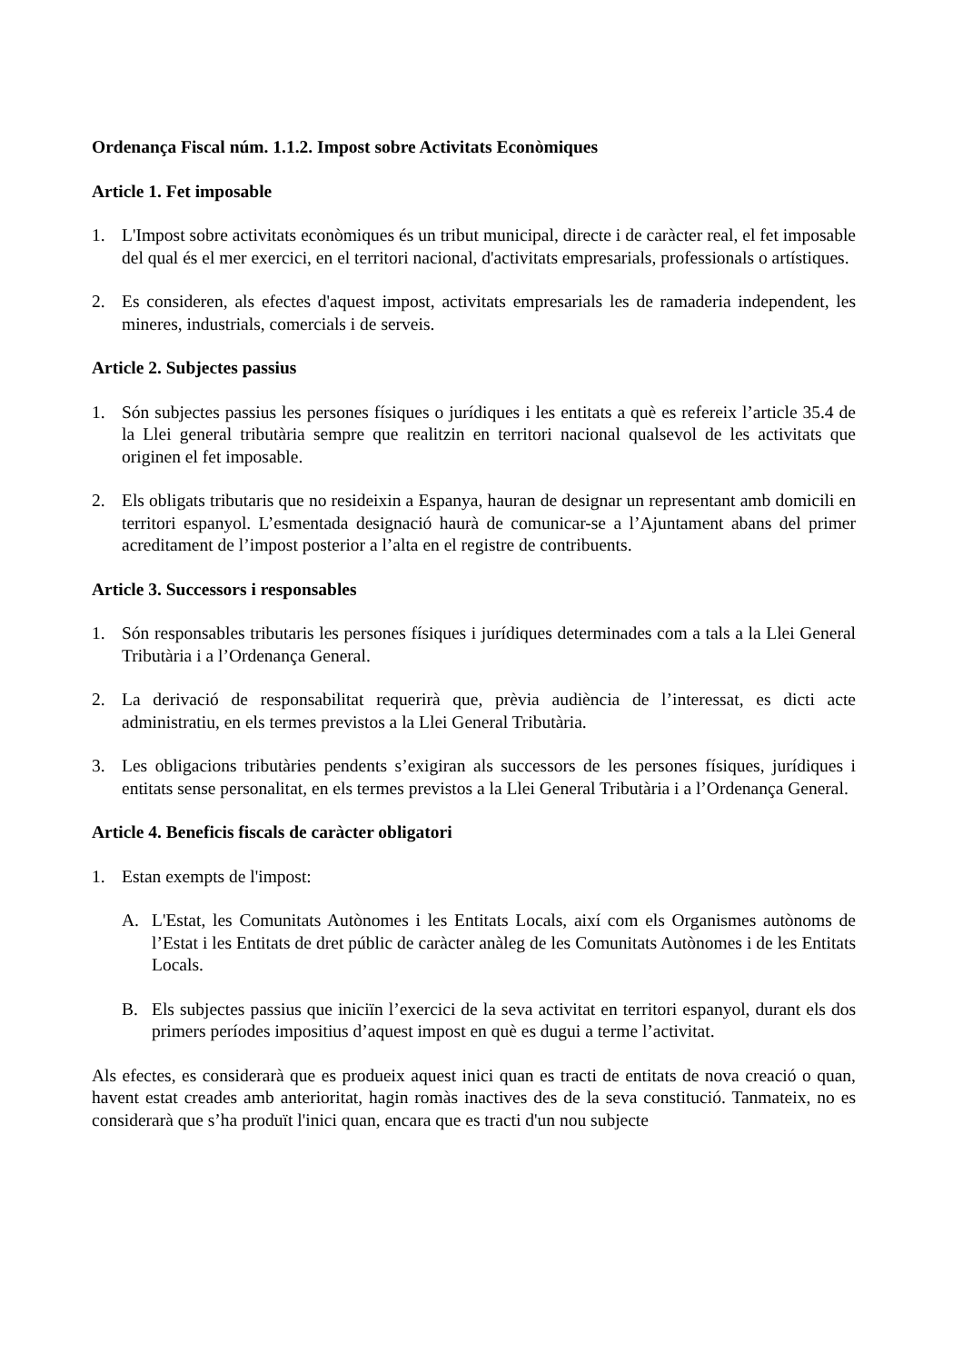Ordenança Fiscal núm. 1.1.2. Impost sobre Activitats Econòmiques
Article 1. Fet imposable
1. L'Impost sobre activitats econòmiques és un tribut municipal, directe i de caràcter real, el fet imposable del qual és el mer exercici, en el territori nacional, d'activitats empresarials, professionals o artístiques.
2. Es consideren, als efectes d'aquest impost, activitats empresarials les de ramaderia independent, les mineres, industrials, comercials i de serveis.
Article 2. Subjectes passius
1. Són subjectes passius les persones físiques o jurídiques i les entitats a què es refereix l’article 35.4 de la Llei general tributària sempre que realitzin en territori nacional qualsevol de les activitats que originen el fet imposable.
2. Els obligats tributaris que no resideixin a Espanya, hauran de designar un representant amb domicili en territori espanyol. L’esmentada designació haurà de comunicar-se a l’Ajuntament abans del primer acreditament de l’impost posterior a l’alta en el registre de contribuents.
Article 3. Successors i responsables
1. Són responsables tributaris les persones físiques i jurídiques determinades com a tals a la Llei General Tributària i a l’Ordenança General.
2. La derivació de responsabilitat requerirà que, prèvia audiència de l’interessat, es dicti acte administratiu, en els termes previstos a la Llei General Tributària.
3. Les obligacions tributàries pendents s’exigiran als successors de les persones físiques, jurídiques i entitats sense personalitat, en els termes previstos a la Llei General Tributària i a l’Ordenança General.
Article 4. Beneficis fiscals de caràcter obligatori
1. Estan exempts de l'impost:
A. L'Estat, les Comunitats Autònomes i les Entitats Locals, així com els Organismes autònoms de l’Estat i les Entitats de dret públic de caràcter anàleg de les Comunitats Autònomes i de les Entitats Locals.
B. Els subjectes passius que iniciïn l’exercici de la seva activitat en territori espanyol, durant els dos primers períodes impositius d’aquest impost en què es dugui a terme l’activitat.
Als efectes, es considerarà que es produeix aquest inici quan es tracti de entitats de nova creació o quan, havent estat creades amb anterioritat, hagin romàs inactives des de la seva constitució. Tanmateix, no es considerarà que s’ha produït l'inici quan, encara que es tracti d'un nou subjecte